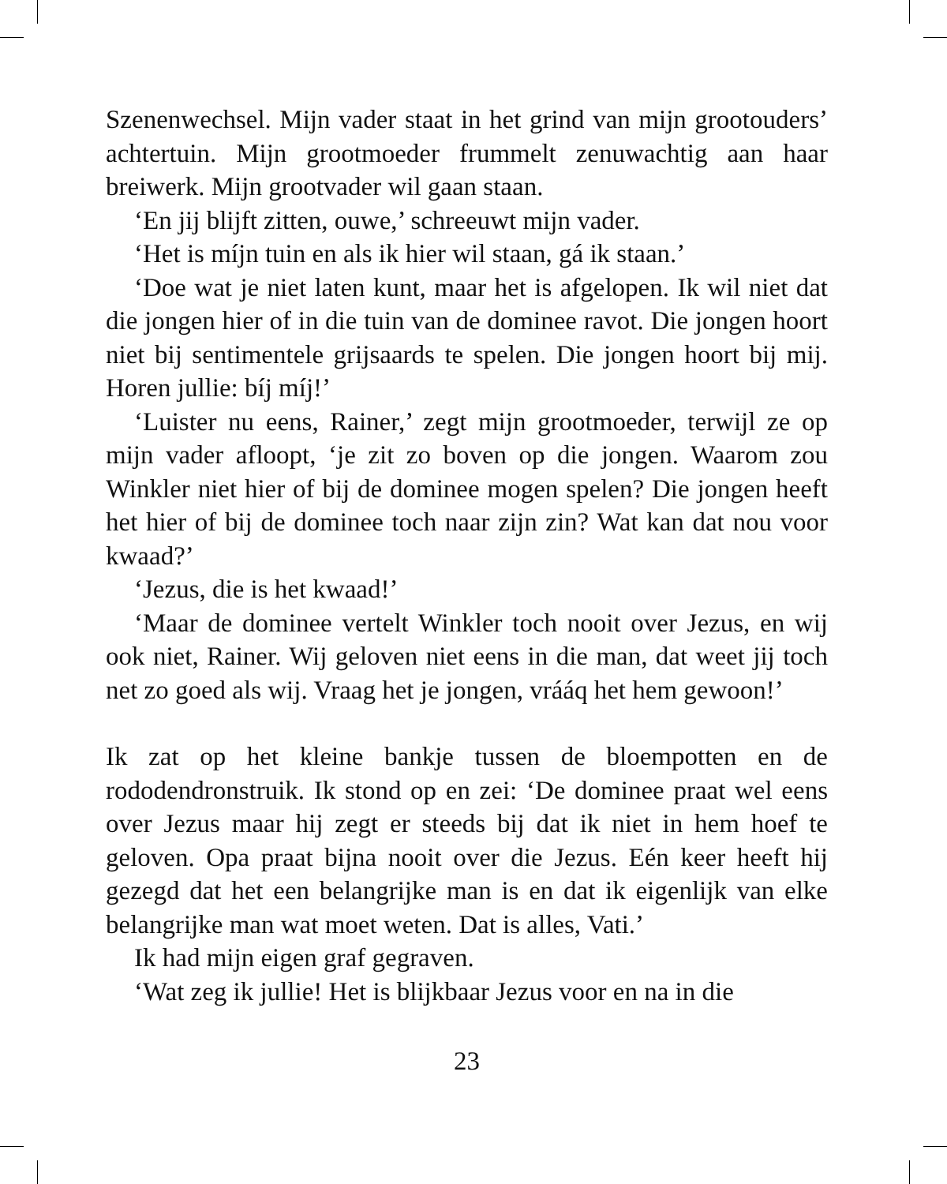Szenenwechsel. Mijn vader staat in het grind van mijn grootouders’ achtertuin. Mijn grootmoeder frummelt zenuwachtig aan haar breiwerk. Mijn grootvader wil gaan staan.
‘En jij blijft zitten, ouwe,’ schreeuwt mijn vader.
‘Het is míjn tuin en als ik hier wil staan, gá ik staan.’
‘Doe wat je niet laten kunt, maar het is afgelopen. Ik wil niet dat die jongen hier of in die tuin van de dominee ravot. Die jongen hoort niet bij sentimentele grijsaards te spelen. Die jongen hoort bij mij. Horen jullie: bíj míj!’
‘Luister nu eens, Rainer,’ zegt mijn grootmoeder, terwijl ze op mijn vader afloopt, ‘je zit zo boven op die jongen. Waarom zou Winkler niet hier of bij de dominee mogen spelen? Die jongen heeft het hier of bij de dominee toch naar zijn zin? Wat kan dat nou voor kwaad?’
‘Jezus, die is het kwaad!’
‘Maar de dominee vertelt Winkler toch nooit over Jezus, en wij ook niet, Rainer. Wij geloven niet eens in die man, dat weet jij toch net zo goed als wij. Vraag het je jongen, vrááq het hem gewoon!’
Ik zat op het kleine bankje tussen de bloempotten en de rododendronstruik. Ik stond op en zei: ‘De dominee praat wel eens over Jezus maar hij zegt er steeds bij dat ik niet in hem hoef te geloven. Opa praat bijna nooit over die Jezus. Eén keer heeft hij gezegd dat het een belangrijke man is en dat ik eigenlijk van elke belangrijke man wat moet weten. Dat is alles, Vati.’
Ik had mijn eigen graf gegraven.
‘Wat zeg ik jullie! Het is blijkbaar Jezus voor en na in die
23